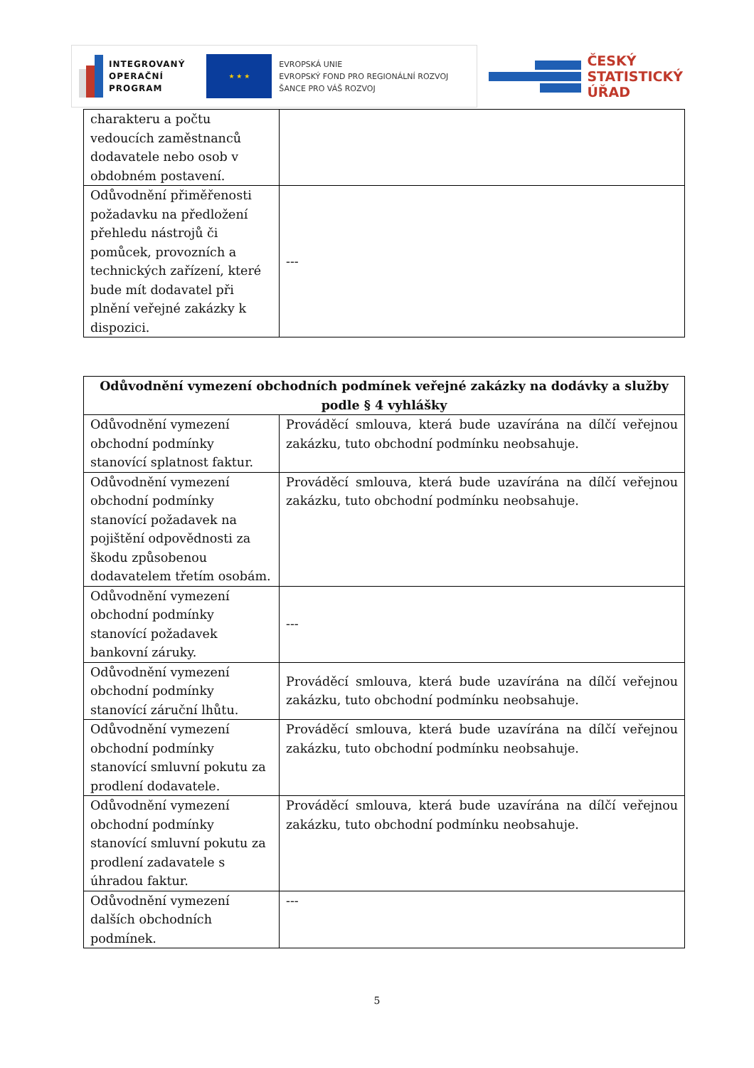INTEGROVANÝ
OPERAČNÍ
PROGRAM
★ ★ ★
EVROPSKÁ UNIE
EVROPSKÝ FOND PRO REGIONÁLNÍ ROZVOJ
ŠANCE PRO VÁŠ ROZVOJ
ČESKÝ
STATISTICKÝ
ÚŘAD
| charakteru a počtu vedoucích zaměstnanců dodavatele nebo osob v obdobném postavení. | |
| Odůvodnění přiměřenosti požadavku na předložení přehledu nástrojů či pomůcek, provozních a technických zařízení, které bude mít dodavatel při plnění veřejné zakázky k dispozici. | --- |
| Odůvodnění vymezení obchodních podmínek veřejné zakázky na dodávky a služby podle § 4 vyhlášky | |
| --- | --- |
| Odůvodnění vymezení obchodní podmínky stanovící splatnost faktur. | Prováděcí smlouva, která bude uzavírána na dílčí veřejnou zakázku, tuto obchodní podmínku neobsahuje. |
| Odůvodnění vymezení obchodní podmínky stanovící požadavek na pojištění odpovědnosti za škodu způsobenou dodavatelem třetím osobám. | Prováděcí smlouva, která bude uzavírána na dílčí veřejnou zakázku, tuto obchodní podmínku neobsahuje. |
| Odůvodnění vymezení obchodní podmínky stanovící požadavek bankovní záruky. | --- |
| Odůvodnění vymezení obchodní podmínky stanovící záruční lhůtu. | Prováděcí smlouva, která bude uzavírána na dílčí veřejnou zakázku, tuto obchodní podmínku neobsahuje. |
| Odůvodnění vymezení obchodní podmínky stanovící smluvní pokutu za prodlení dodavatele. | Prováděcí smlouva, která bude uzavírána na dílčí veřejnou zakázku, tuto obchodní podmínku neobsahuje. |
| Odůvodnění vymezení obchodní podmínky stanovící smluvní pokutu za prodlení zadavatele s úhradou faktur. | Prováděcí smlouva, která bude uzavírána na dílčí veřejnou zakázku, tuto obchodní podmínku neobsahuje. |
| Odůvodnění vymezení dalších obchodních podmínek. | --- |
5